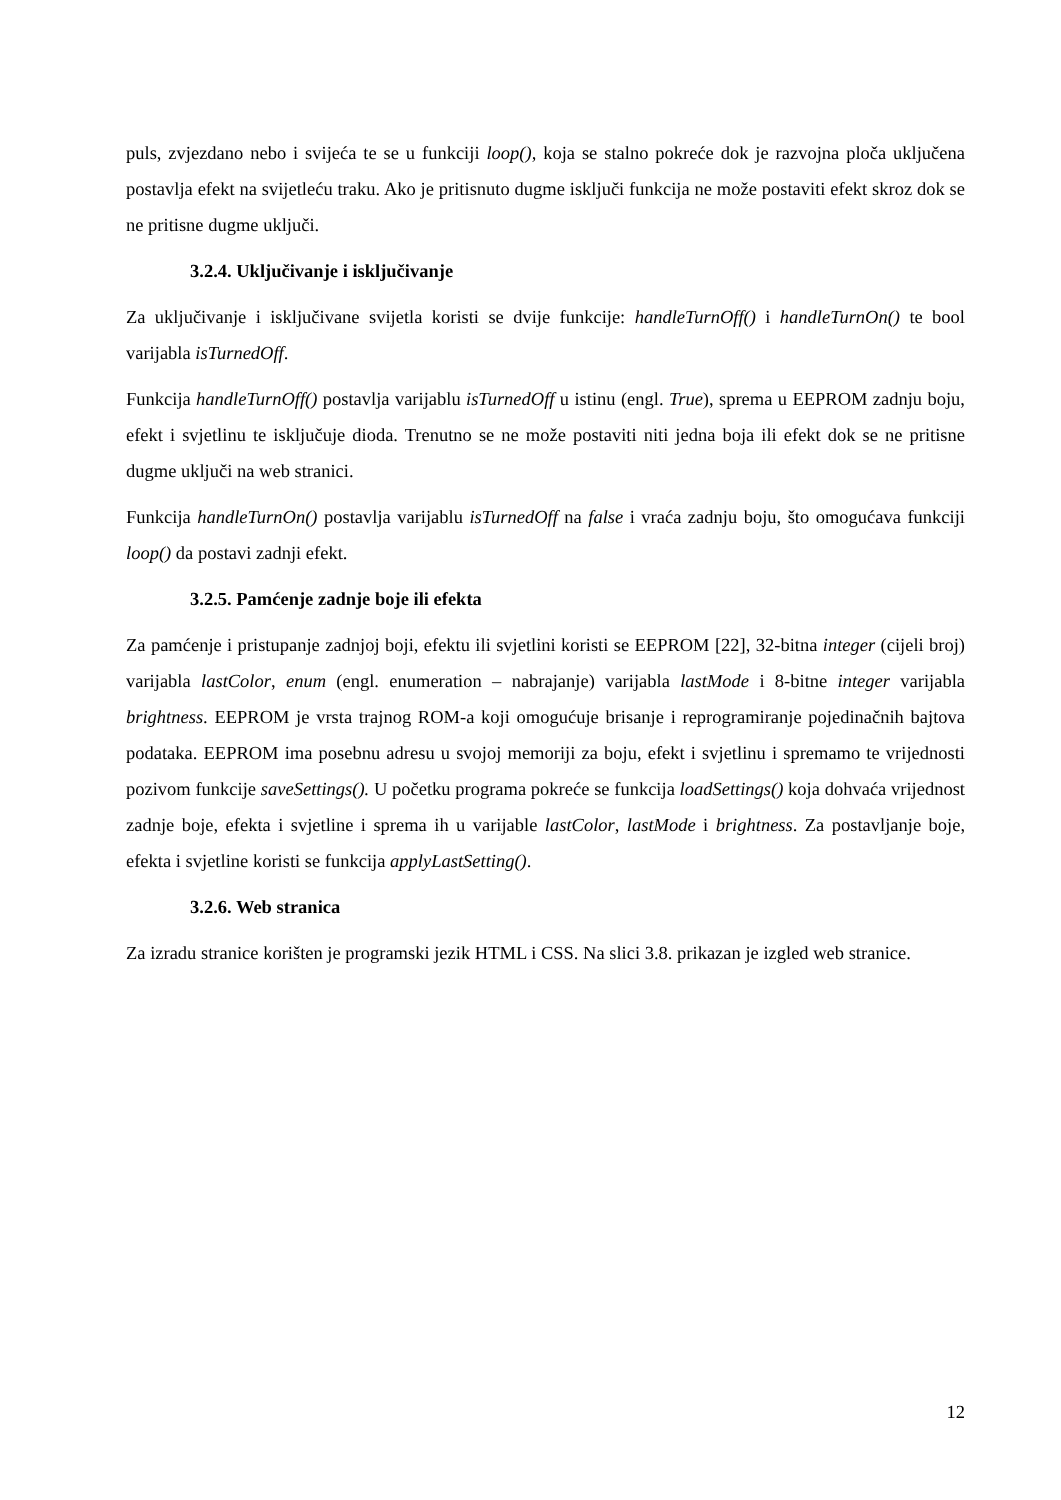puls, zvjezdano nebo i svijeća te se u funkciji loop(), koja se stalno pokreće dok je razvojna ploča uključena postavlja efekt na svijetleću traku. Ako je pritisnuto dugme isključi funkcija ne može postaviti efekt skroz dok se ne pritisne dugme uključi.
3.2.4. Uključivanje i isključivanje
Za uključivanje i isključivane svijetla koristi se dvije funkcije: handleTurnOff() i handleTurnOn() te bool varijabla isTurnedOff.
Funkcija handleTurnOff() postavlja varijablu isTurnedOff u istinu (engl. True), sprema u EEPROM zadnju boju, efekt i svjetlinu te isključuje dioda. Trenutno se ne može postaviti niti jedna boja ili efekt dok se ne pritisne dugme uključi na web stranici.
Funkcija handleTurnOn() postavlja varijablu isTurnedOff na false i vraća zadnju boju, što omogućava funkciji loop() da postavi zadnji efekt.
3.2.5. Pamćenje zadnje boje ili efekta
Za pamćenje i pristupanje zadnjoj boji, efektu ili svjetlini koristi se EEPROM [22], 32-bitna integer (cijeli broj) varijabla lastColor, enum (engl. enumeration – nabrajanje) varijabla lastMode i 8-bitne integer varijabla brightness. EEPROM je vrsta trajnog ROM-a koji omogućuje brisanje i reprogramiranje pojedinačnih bajtova podataka. EEPROM ima posebnu adresu u svojoj memoriji za boju, efekt i svjetlinu i spremamo te vrijednosti pozivom funkcije saveSettings(). U početku programa pokreće se funkcija loadSettings() koja dohvaća vrijednost zadnje boje, efekta i svjetline i sprema ih u varijable lastColor, lastMode i brightness. Za postavljanje boje, efekta i svjetline koristi se funkcija applyLastSetting().
3.2.6. Web stranica
Za izradu stranice korišten je programski jezik HTML i CSS. Na slici 3.8. prikazan je izgled web stranice.
12